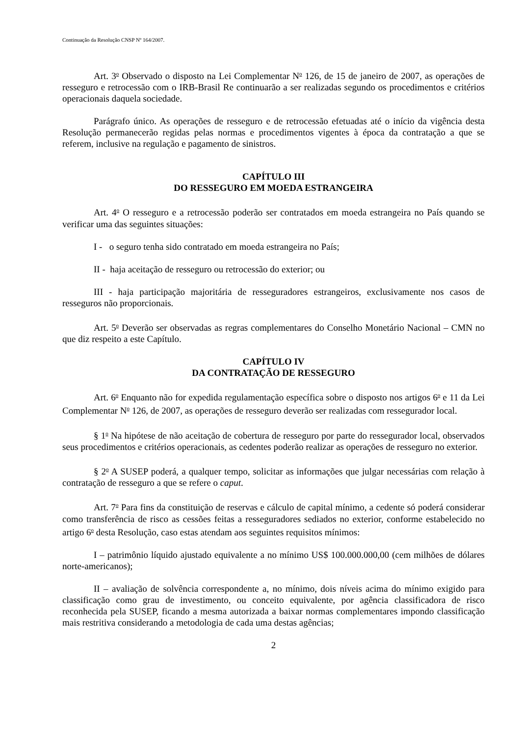Continuação da Resolução CNSP Nº 164/2007.
Art. 3<sup>o</sup> Observado o disposto na Lei Complementar N<sup>o</sup> 126, de 15 de janeiro de 2007, as operações de resseguro e retrocessão com o IRB-Brasil Re continuarão a ser realizadas segundo os procedimentos e critérios operacionais daquela sociedade.
Parágrafo único. As operações de resseguro e de retrocessão efetuadas até o início da vigência desta Resolução permanecerão regidas pelas normas e procedimentos vigentes à época da contratação a que se referem, inclusive na regulação e pagamento de sinistros.
CAPÍTULO III
DO RESSEGURO EM MOEDA ESTRANGEIRA
Art. 4<sup>o</sup> O resseguro e a retrocessão poderão ser contratados em moeda estrangeira no País quando se verificar uma das seguintes situações:
I - o seguro tenha sido contratado em moeda estrangeira no País;
II - haja aceitação de resseguro ou retrocessão do exterior; ou
III - haja participação majoritária de resseguradores estrangeiros, exclusivamente nos casos de resseguros não proporcionais.
Art. 5<sup>o</sup> Deverão ser observadas as regras complementares do Conselho Monetário Nacional – CMN no que diz respeito a este Capítulo.
CAPÍTULO IV
DA CONTRATAÇÃO DE RESSEGURO
Art. 6<sup>o</sup> Enquanto não for expedida regulamentação específica sobre o disposto nos artigos 6<sup>o</sup> e 11 da Lei Complementar N<sup>o</sup> 126, de 2007, as operações de resseguro deverão ser realizadas com ressegurador local.
§ 1<sup>o</sup> Na hipótese de não aceitação de cobertura de resseguro por parte do ressegurador local, observados seus procedimentos e critérios operacionais, as cedentes poderão realizar as operações de resseguro no exterior.
§ 2<sup>o</sup> A SUSEP poderá, a qualquer tempo, solicitar as informações que julgar necessárias com relação à contratação de resseguro a que se refere o caput.
Art. 7<sup>o</sup> Para fins da constituição de reservas e cálculo de capital mínimo, a cedente só poderá considerar como transferência de risco as cessões feitas a resseguradores sediados no exterior, conforme estabelecido no artigo 6<sup>o</sup> desta Resolução, caso estas atendam aos seguintes requisitos mínimos:
I – patrimônio líquido ajustado equivalente a no mínimo US$ 100.000.000,00 (cem milhões de dólares norte-americanos);
II – avaliação de solvência correspondente a, no mínimo, dois níveis acima do mínimo exigido para classificação como grau de investimento, ou conceito equivalente, por agência classificadora de risco reconhecida pela SUSEP, ficando a mesma autorizada a baixar normas complementares impondo classificação mais restritiva considerando a metodologia de cada uma destas agências;
2